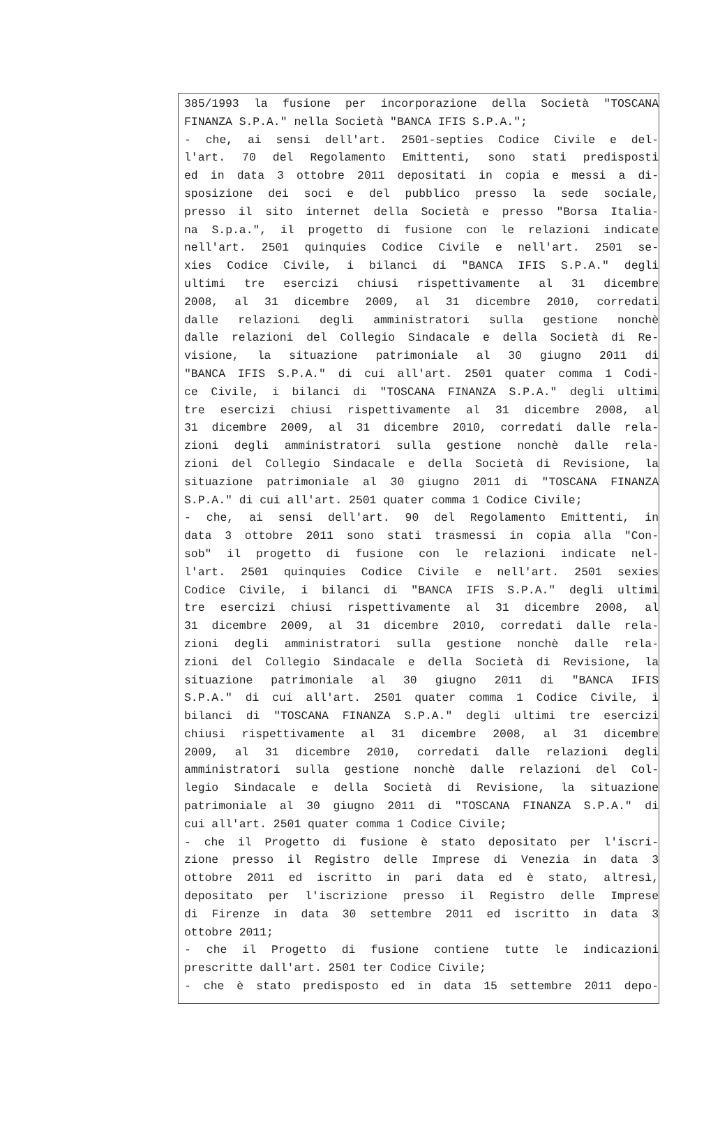385/1993 la fusione per incorporazione della Società "TOSCANA
FINANZA S.P.A." nella Società "BANCA IFIS S.P.A.";
- che, ai sensi dell'art. 2501-septies Codice Civile e del-
l'art. 70 del Regolamento Emittenti, sono stati predisposti
ed in data 3 ottobre 2011 depositati in copia e messi a di-
sposizione dei soci e del pubblico presso la sede sociale,
presso il sito internet della Società e presso "Borsa Italia-
na S.p.a.", il progetto di fusione con le relazioni indicate
nell'art. 2501 quinquies Codice Civile e nell'art. 2501 se-
xies Codice Civile, i bilanci di "BANCA IFIS S.P.A." degli
ultimi tre esercizi chiusi rispettivamente al 31 dicembre
2008, al 31 dicembre 2009, al 31 dicembre 2010, corredati
dalle relazioni degli amministratori sulla gestione nonchè
dalle relazioni del Collegio Sindacale e della Società di Re-
visione, la situazione patrimoniale al 30 giugno 2011 di
"BANCA IFIS S.P.A." di cui all'art. 2501 quater comma 1 Codi-
ce Civile, i bilanci di "TOSCANA FINANZA S.P.A." degli ultimi
tre esercizi chiusi rispettivamente al 31 dicembre 2008, al
31 dicembre 2009, al 31 dicembre 2010, corredati dalle rela-
zioni degli amministratori sulla gestione nonchè dalle rela-
zioni del Collegio Sindacale e della Società di Revisione, la
situazione patrimoniale al 30 giugno 2011 di "TOSCANA FINANZA
S.P.A." di cui all'art. 2501 quater comma 1 Codice Civile;
- che, ai sensi dell'art. 90 del Regolamento Emittenti, in
data 3 ottobre 2011 sono stati trasmessi in copia alla "Con-
sob" il progetto di fusione con le relazioni indicate nel-
l'art. 2501 quinquies Codice Civile e nell'art. 2501 sexies
Codice Civile, i bilanci di "BANCA IFIS S.P.A." degli ultimi
tre esercizi chiusi rispettivamente al 31 dicembre 2008, al
31 dicembre 2009, al 31 dicembre 2010, corredati dalle rela-
zioni degli amministratori sulla gestione nonchè dalle rela-
zioni del Collegio Sindacale e della Società di Revisione, la
situazione patrimoniale al 30 giugno 2011 di "BANCA IFIS
S.P.A." di cui all'art. 2501 quater comma 1 Codice Civile, i
bilanci di "TOSCANA FINANZA S.P.A." degli ultimi tre esercizi
chiusi rispettivamente al 31 dicembre 2008, al 31 dicembre
2009, al 31 dicembre 2010, corredati dalle relazioni degli
amministratori sulla gestione nonchè dalle relazioni del Col-
legio Sindacale e della Società di Revisione, la situazione
patrimoniale al 30 giugno 2011 di "TOSCANA FINANZA S.P.A." di
cui all'art. 2501 quater comma 1 Codice Civile;
- che il Progetto di fusione è stato depositato per l'iscri-
zione presso il Registro delle Imprese di Venezia in data 3
ottobre 2011 ed iscritto in pari data ed è stato, altresì,
depositato per l'iscrizione presso il Registro delle Imprese
di Firenze in data 30 settembre 2011 ed iscritto in data 3
ottobre 2011;
- che il Progetto di fusione contiene tutte le indicazioni
prescritte dall'art. 2501 ter Codice Civile;
- che è stato predisposto ed in data 15 settembre 2011 depo-